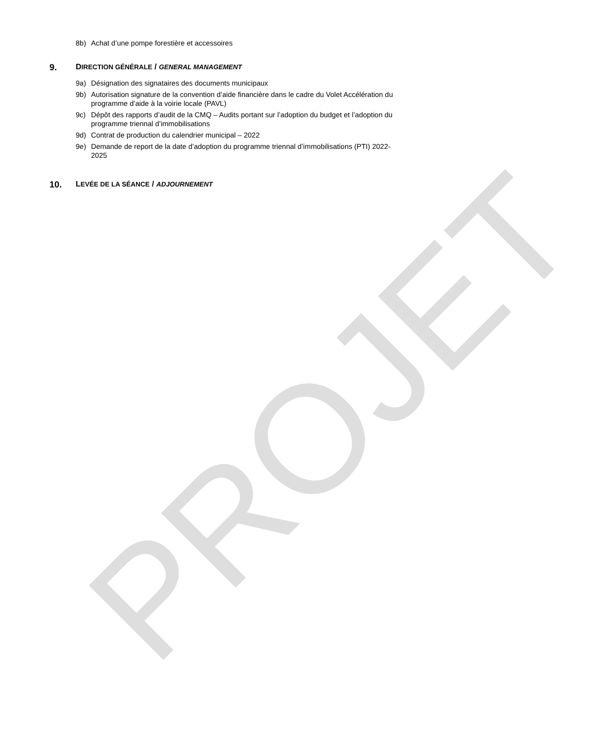PROJET
8b) Achat d’une pompe forestière et accessoires
9. DIRECTION GÉNÉRALE / GENERAL MANAGEMENT
9a) Désignation des signataires des documents municipaux
9b) Autorisation signature de la convention d’aide financière dans le cadre du Volet Accélération du programme d’aide à la voirie locale (PAVL)
9c) Dépôt des rapports d’audit de la CMQ – Audits portant sur l’adoption du budget et l’adoption du programme triennal d’immobilisations
9d) Contrat de production du calendrier municipal – 2022
9e) Demande de report de la date d’adoption du programme triennal d’immobilisations (PTI) 2022-2025
10. LEVÉE DE LA SÉANCE / ADJOURNEMENT